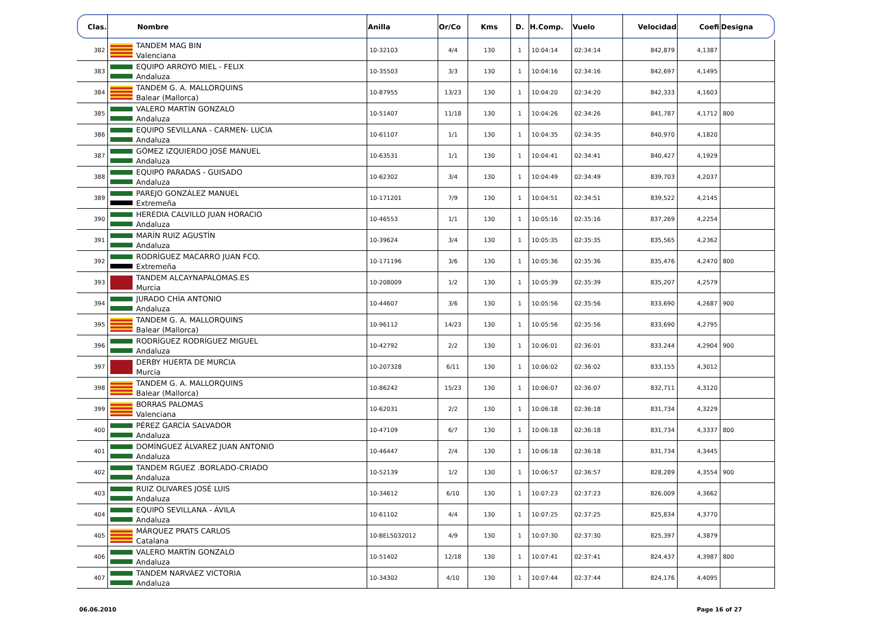| Clas. | Nombre | Anilla | Or/Co | Kms | D. | H.Comp. | Vuelo | Velocidad | Coefi | Designa |
| --- | --- | --- | --- | --- | --- | --- | --- | --- | --- | --- |
| 382 | TANDEM MAG BIN Valenciana | 10-32103 | 4/4 | 130 | 1 | 10:04:14 | 02:34:14 | 842,879 | 4,1387 | |
| 383 | EQUIPO ARROYO MIEL - FELIX Andaluza | 10-35503 | 3/3 | 130 | 1 | 10:04:16 | 02:34:16 | 842,697 | 4,1495 | |
| 384 | TANDEM G. A. MALLORQUINS Balear (Mallorca) | 10-87955 | 13/23 | 130 | 1 | 10:04:20 | 02:34:20 | 842,333 | 4,1603 | |
| 385 | VALERO MARTÍN GONZALO Andaluza | 10-51407 | 11/18 | 130 | 1 | 10:04:26 | 02:34:26 | 841,787 | 4,1712 | 800 |
| 386 | EQUIPO SEVILLANA - CARMEN- LUCIA Andaluza | 10-61107 | 1/1 | 130 | 1 | 10:04:35 | 02:34:35 | 840,970 | 4,1820 | |
| 387 | GÓMEZ IZQUIERDO JOSÉ MANUEL Andaluza | 10-63531 | 1/1 | 130 | 1 | 10:04:41 | 02:34:41 | 840,427 | 4,1929 | |
| 388 | EQUIPO PARADAS - GUISADO Andaluza | 10-62302 | 3/4 | 130 | 1 | 10:04:49 | 02:34:49 | 839,703 | 4,2037 | |
| 389 | PAREJO GONZÁLEZ MANUEL Extremeña | 10-171201 | 7/9 | 130 | 1 | 10:04:51 | 02:34:51 | 839,522 | 4,2145 | |
| 390 | HEREDIA CALVILLO JUAN HORACIO Andaluza | 10-46553 | 1/1 | 130 | 1 | 10:05:16 | 02:35:16 | 837,269 | 4,2254 | |
| 391 | MARÍN RUIZ AGUSTÍN Andaluza | 10-39624 | 3/4 | 130 | 1 | 10:05:35 | 02:35:35 | 835,565 | 4,2362 | |
| 392 | RODRÍGUEZ MACARRO JUAN FCO. Extremeña | 10-171196 | 3/6 | 130 | 1 | 10:05:36 | 02:35:36 | 835,476 | 4,2470 | 800 |
| 393 | TANDEM ALCAYNAPALOMAS.ES Murcia | 10-208009 | 1/2 | 130 | 1 | 10:05:39 | 02:35:39 | 835,207 | 4,2579 | |
| 394 | JURADO CHÍA ANTONIO Andaluza | 10-44607 | 3/6 | 130 | 1 | 10:05:56 | 02:35:56 | 833,690 | 4,2687 | 900 |
| 395 | TANDEM G. A. MALLORQUINS Balear (Mallorca) | 10-96112 | 14/23 | 130 | 1 | 10:05:56 | 02:35:56 | 833,690 | 4,2795 | |
| 396 | RODRÍGUEZ RODRÍGUEZ MIGUEL Andaluza | 10-42792 | 2/2 | 130 | 1 | 10:06:01 | 02:36:01 | 833,244 | 4,2904 | 900 |
| 397 | DERBY HUERTA DE MURCIA Murcia | 10-207328 | 6/11 | 130 | 1 | 10:06:02 | 02:36:02 | 833,155 | 4,3012 | |
| 398 | TANDEM G. A. MALLORQUINS Balear (Mallorca) | 10-86242 | 15/23 | 130 | 1 | 10:06:07 | 02:36:07 | 832,711 | 4,3120 | |
| 399 | BORRAS PALOMAS Valenciana | 10-62031 | 2/2 | 130 | 1 | 10:06:18 | 02:36:18 | 831,734 | 4,3229 | |
| 400 | PÉREZ GARCÍA SALVADOR Andaluza | 10-47109 | 6/7 | 130 | 1 | 10:06:18 | 02:36:18 | 831,734 | 4,3337 | 800 |
| 401 | DOMÍNGUEZ ÁLVAREZ JUAN ANTONIO Andaluza | 10-46447 | 2/4 | 130 | 1 | 10:06:18 | 02:36:18 | 831,734 | 4,3445 | |
| 402 | TANDEM RGUEZ .BORLADO-CRIADO Andaluza | 10-52139 | 1/2 | 130 | 1 | 10:06:57 | 02:36:57 | 828,289 | 4,3554 | 900 |
| 403 | RUIZ OLIVARES JOSÉ LUIS Andaluza | 10-34612 | 6/10 | 130 | 1 | 10:07:23 | 02:37:23 | 826,009 | 4,3662 | |
| 404 | EQUIPO SEVILLANA - ÁVILA Andaluza | 10-61102 | 4/4 | 130 | 1 | 10:07:25 | 02:37:25 | 825,834 | 4,3770 | |
| 405 | MÁRQUEZ PRATS CARLOS Catalana | 10-BEL5032012 | 4/9 | 130 | 1 | 10:07:30 | 02:37:30 | 825,397 | 4,3879 | |
| 406 | VALERO MARTÍN GONZALO Andaluza | 10-51402 | 12/18 | 130 | 1 | 10:07:41 | 02:37:41 | 824,437 | 4,3987 | 800 |
| 407 | TANDEM NARVÁEZ VICTORIA Andaluza | 10-34302 | 4/10 | 130 | 1 | 10:07:44 | 02:37:44 | 824,176 | 4,4095 | |
06.06.2010 Page 16 of 27